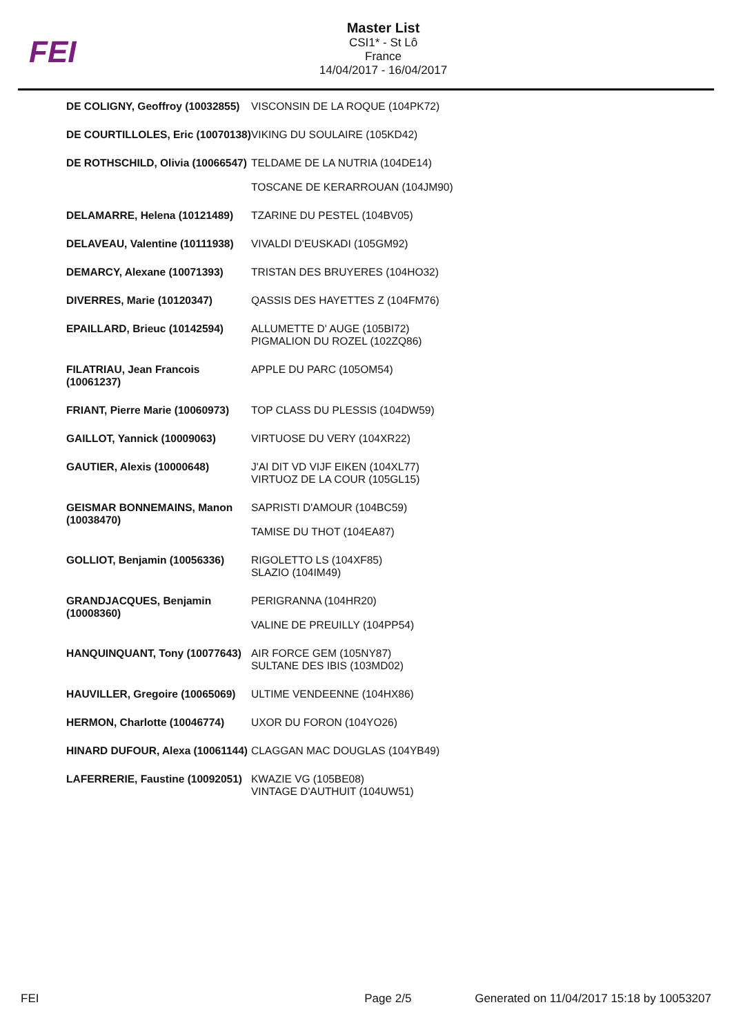FEI
Master List
CSI1* - St Lô
France
14/04/2017 - 16/04/2017
| DE COLIGNY, Geoffroy (10032855) | VISCONSIN DE LA ROQUE (104PK72) |
| DE COURTILLOLES, Eric (10070138) | VIKING DU SOULAIRE (105KD42) |
| DE ROTHSCHILD, Olivia (10066547) | TELDAME DE LA NUTRIA (104DE14) |
| | TOSCANE DE KERARROUAN (104JM90) |
| DELAMARRE, Helena (10121489) | TZARINE DU PESTEL (104BV05) |
| DELAVEAU, Valentine (10111938) | VIVALDI D'EUSKADI (105GM92) |
| DEMARCY, Alexane (10071393) | TRISTAN DES BRUYERES (104HO32) |
| DIVERRES, Marie (10120347) | QASSIS DES HAYETTES Z (104FM76) |
| EPAILLARD, Brieuc (10142594) | ALLUMETTE D' AUGE (105BI72) PIGMALION DU ROZEL (102ZQ86) |
| FILATRIAU, Jean Francois (10061237) | APPLE DU PARC (105OM54) |
| FRIANT, Pierre Marie (10060973) | TOP CLASS DU PLESSIS (104DW59) |
| GAILLOT, Yannick (10009063) | VIRTUOSE DU VERY (104XR22) |
| GAUTIER, Alexis (10000648) | J'AI DIT VD VIJF EIKEN (104XL77) VIRTUOZ DE LA COUR (105GL15) |
| GEISMAR BONNEMAINS, Manon (10038470) | SAPRISTI D'AMOUR (104BC59) |
| | TAMISE DU THOT (104EA87) |
| GOLLIOT, Benjamin (10056336) | RIGOLETTO LS (104XF85) SLAZIO (104IM49) |
| GRANDJACQUES, Benjamin (10008360) | PERIGRANNA (104HR20) |
| | VALINE DE PREUILLY (104PP54) |
| HANQUINQUANT, Tony (10077643) | AIR FORCE GEM (105NY87) SULTANE DES IBIS (103MD02) |
| HAUVILLER, Gregoire (10065069) | ULTIME VENDEENNE (104HX86) |
| HERMON, Charlotte (10046774) | UXOR DU FORON (104YO26) |
| HINARD DUFOUR, Alexa (10061144) | CLAGGAN MAC DOUGLAS (104YB49) |
| LAFERRERIE, Faustine (10092051) | KWAZIE VG (105BE08) VINTAGE D'AUTHUIT (104UW51) |
FEI Page 2/5 Generated on 11/04/2017 15:18 by 10053207